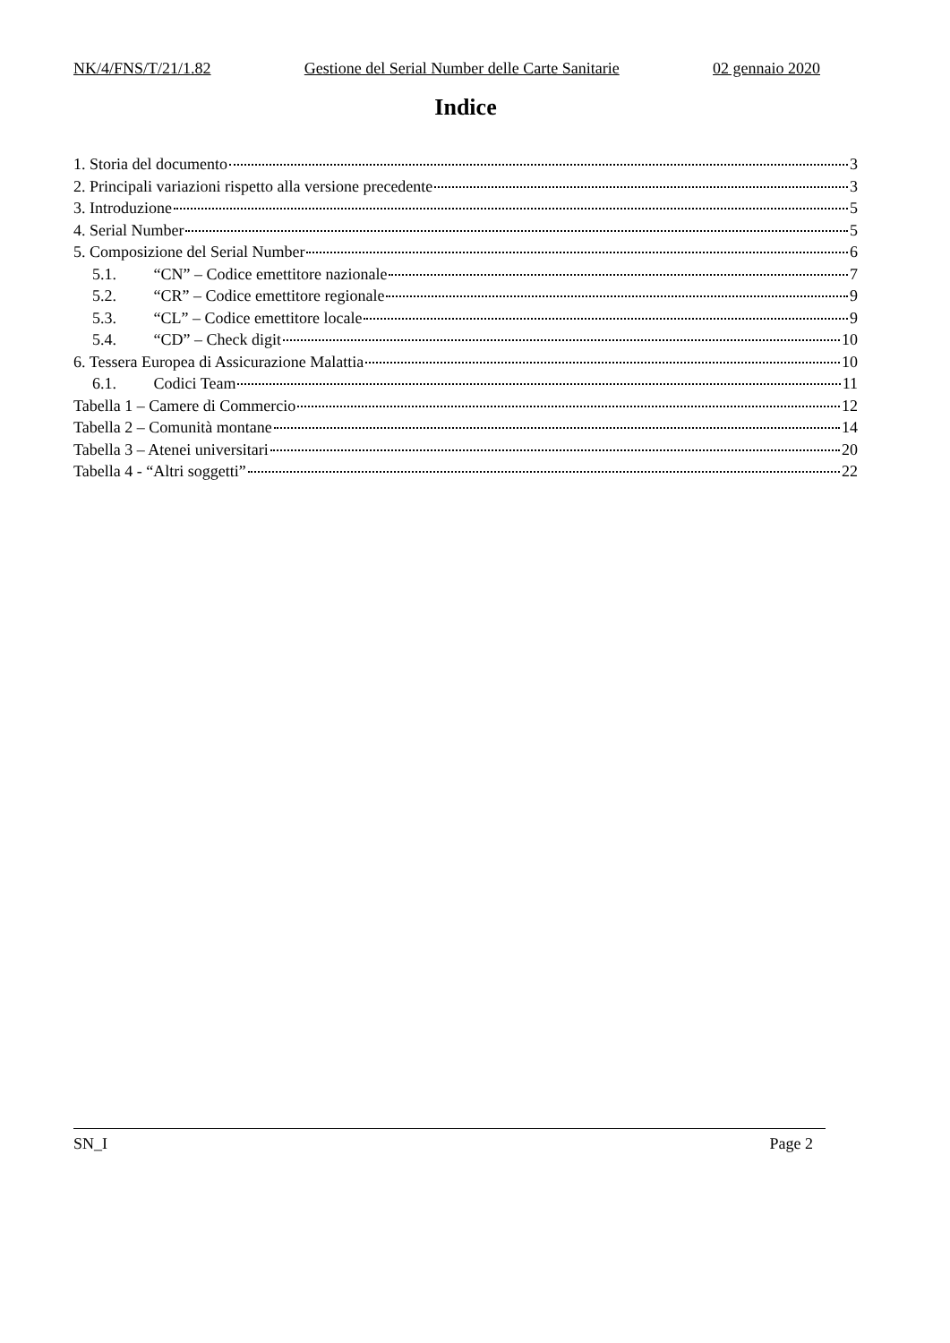NK/4/FNS/T/21/1.82 Gestione del Serial Number delle Carte Sanitarie 02 gennaio 2020
Indice
1. Storia del documento 3
2. Principali variazioni rispetto alla versione precedente 3
3. Introduzione 5
4. Serial Number 5
5. Composizione del Serial Number 6
5.1. “CN” – Codice emettitore nazionale 7
5.2. “CR” – Codice emettitore regionale 9
5.3. “CL” – Codice emettitore locale 9
5.4. “CD” – Check digit 10
6. Tessera Europea di Assicurazione Malattia 10
6.1. Codici Team 11
Tabella 1 – Camere di Commercio 12
Tabella 2 – Comunità montane 14
Tabella 3 – Atenei universitari 20
Tabella 4 - “Altri soggetti” 22
SN_I Page 2